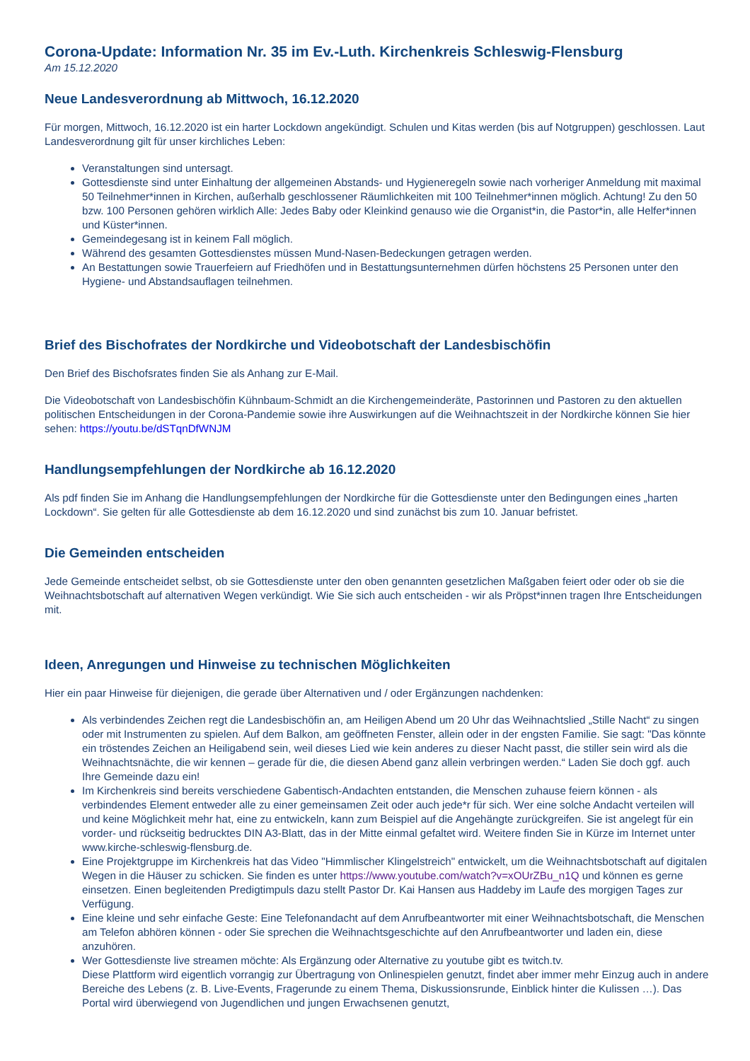Corona-Update: Information Nr. 35 im Ev.-Luth. Kirchenkreis Schleswig-Flensburg
Am 15.12.2020
Neue Landesverordnung ab Mittwoch, 16.12.2020
Für morgen, Mittwoch, 16.12.2020 ist ein harter Lockdown angekündigt. Schulen und Kitas werden (bis auf Notgruppen) geschlossen. Laut Landesverordnung gilt für unser kirchliches Leben:
Veranstaltungen sind untersagt.
Gottesdienste sind unter Einhaltung der allgemeinen Abstands- und Hygieneregeln sowie nach vorheriger Anmeldung mit maximal 50 Teilnehmer*innen in Kirchen, außerhalb geschlossener Räumlichkeiten mit 100 Teilnehmer*innen möglich. Achtung! Zu den 50 bzw. 100 Personen gehören wirklich Alle: Jedes Baby oder Kleinkind genauso wie die Organist*in, die Pastor*in, alle Helfer*innen und Küster*innen.
Gemeindegesang ist in keinem Fall möglich.
Während des gesamten Gottesdienstes müssen Mund-Nasen-Bedeckungen getragen werden.
An Bestattungen sowie Trauerfeiern auf Friedhöfen und in Bestattungsunternehmen dürfen höchstens 25 Personen unter den Hygiene- und Abstandsauflagen teilnehmen.
Brief des Bischofrates der Nordkirche und Videobotschaft der Landesbischöfin
Den Brief des Bischofsrates finden Sie als Anhang zur E-Mail.
Die Videobotschaft von Landesbischöfin Kühnbaum-Schmidt an die Kirchengemeinderäte, Pastorinnen und Pastoren zu den aktuellen politischen Entscheidungen in der Corona-Pandemie sowie ihre Auswirkungen auf die Weihnachtszeit in der Nordkirche können Sie hier sehen: https://youtu.be/dSTqnDfWNJM
Handlungsempfehlungen der Nordkirche ab 16.12.2020
Als pdf finden Sie im Anhang die Handlungsempfehlungen der Nordkirche für die Gottesdienste unter den Bedingungen eines „harten Lockdown“. Sie gelten für alle Gottesdienste ab dem 16.12.2020 und sind zunächst bis zum 10. Januar befristet.
Die Gemeinden entscheiden
Jede Gemeinde entscheidet selbst, ob sie Gottesdienste unter den oben genannten gesetzlichen Maßgaben feiert oder oder ob sie die Weihnachtsbotschaft auf alternativen Wegen verkündigt. Wie Sie sich auch entscheiden - wir als Pröpst*innen tragen Ihre Entscheidungen mit.
Ideen, Anregungen und Hinweise zu technischen Möglichkeiten
Hier ein paar Hinweise für diejenigen, die gerade über Alternativen und / oder Ergänzungen nachdenken:
Als verbindendes Zeichen regt die Landesbischöfin an, am Heiligen Abend um 20 Uhr das Weihnachtslied „Stille Nacht“ zu singen oder mit Instrumenten zu spielen. Auf dem Balkon, am geöffneten Fenster, allein oder in der engsten Familie. Sie sagt: "Das könnte ein tröstendes Zeichen an Heiligabend sein, weil dieses Lied wie kein anderes zu dieser Nacht passt, die stiller sein wird als die Weihnachtsnächte, die wir kennen – gerade für die, die diesen Abend ganz allein verbringen werden.“ Laden Sie doch ggf. auch Ihre Gemeinde dazu ein!
Im Kirchenkreis sind bereits verschiedene Gabentisch-Andachten entstanden, die Menschen zuhause feiern können - als verbindendes Element entweder alle zu einer gemeinsamen Zeit oder auch jede*r für sich. Wer eine solche Andacht verteilen will und keine Möglichkeit mehr hat, eine zu entwickeln, kann zum Beispiel auf die Angehängte zurückgreifen. Sie ist angelegt für ein vorder- und rückseitig bedrucktes DIN A3-Blatt, das in der Mitte einmal gefaltet wird. Weitere finden Sie in Kürze im Internet unter www.kirche-schleswig-flensburg.de.
Eine Projektgruppe im Kirchenkreis hat das Video "Himmlischer Klingelstreich" entwickelt, um die Weihnachtsbotschaft auf digitalen Wegen in die Häuser zu schicken. Sie finden es unter https://www.youtube.com/watch?v=xOUrZBu_n1Q und können es gerne einsetzen. Einen begleitenden Predigtimpuls dazu stellt Pastor Dr. Kai Hansen aus Haddeby im Laufe des morgigen Tages zur Verfügung.
Eine kleine und sehr einfache Geste: Eine Telefonandacht auf dem Anrufbeantworter mit einer Weihnachtsbotschaft, die Menschen am Telefon abhören können - oder Sie sprechen die Weihnachtsgeschichte auf den Anrufbeantworter und laden ein, diese anzuhören.
Wer Gottesdienste live streamen möchte: Als Ergänzung oder Alternative zu youtube gibt es twitch.tv.
Diese Plattform wird eigentlich vorrangig zur Übertragung von Onlinespielen genutzt, findet aber immer mehr Einzug auch in andere Bereiche des Lebens (z. B. Live-Events, Fragerunde zu einem Thema, Diskussionsrunde, Einblick hinter die Kulissen …). Das Portal wird überwiegend von Jugendlichen und jungen Erwachsenen genutzt,